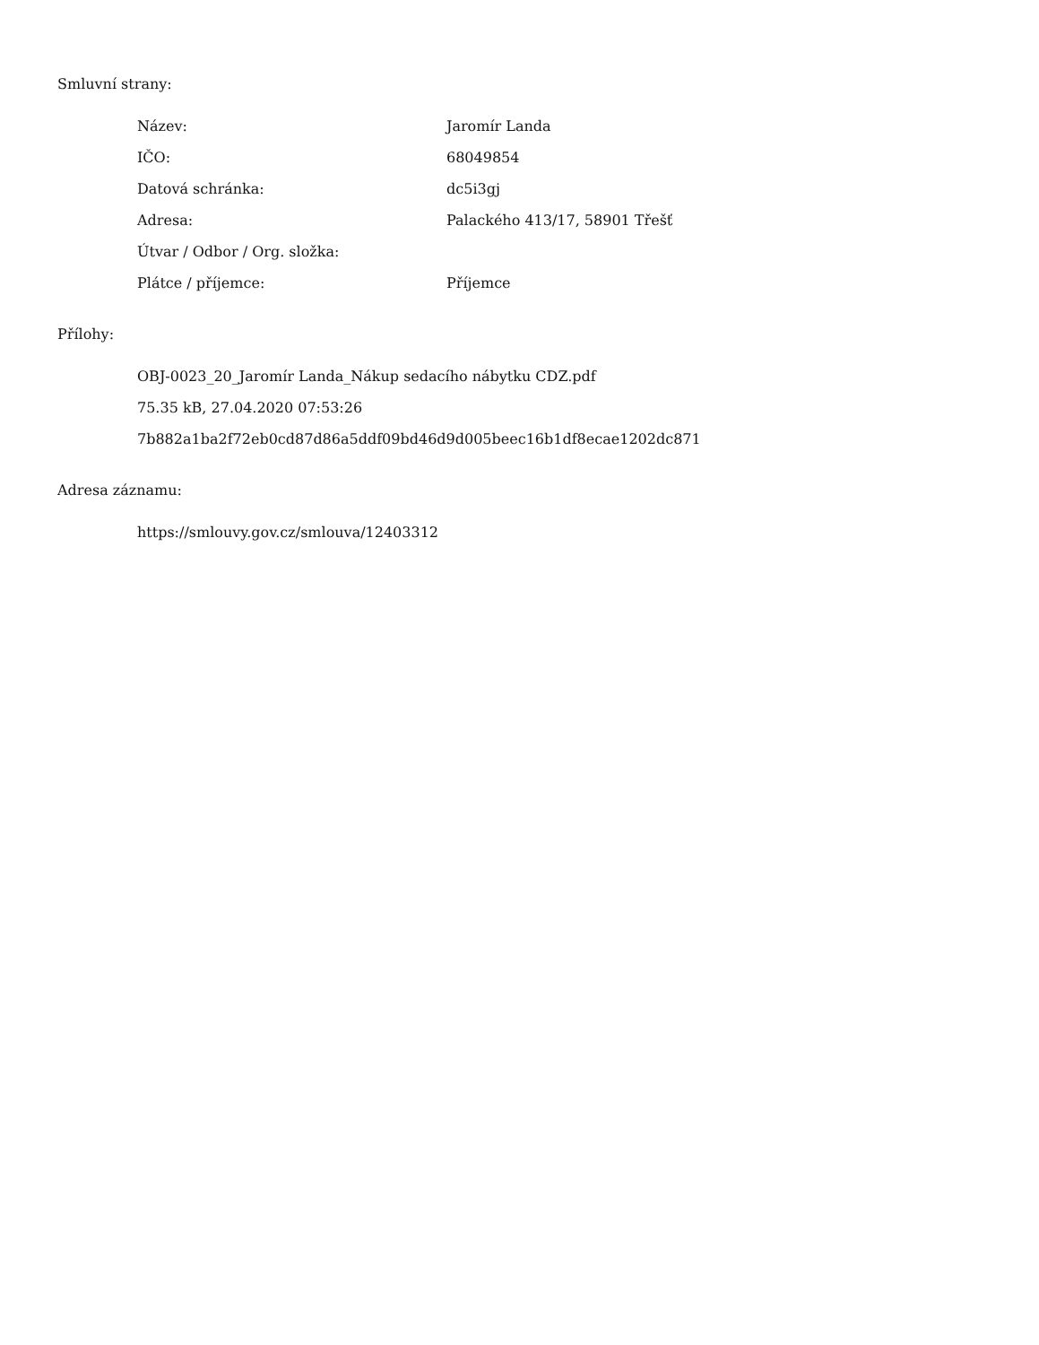Smluvní strany:
| Název: | Jaromír Landa |
| IČO: | 68049854 |
| Datová schránka: | dc5i3gj |
| Adresa: | Palackého 413/17, 58901 Třešť |
| Útvar / Odbor / Org. složka: | |
| Plátce / příjemce: | Příjemce |
Přílohy:
OBJ-0023_20_Jaromír Landa_Nákup sedacího nábytku CDZ.pdf
75.35 kB, 27.04.2020 07:53:26
7b882a1ba2f72eb0cd87d86a5ddf09bd46d9d005beec16b1df8ecae1202dc871
Adresa záznamu:
https://smlouvy.gov.cz/smlouva/12403312